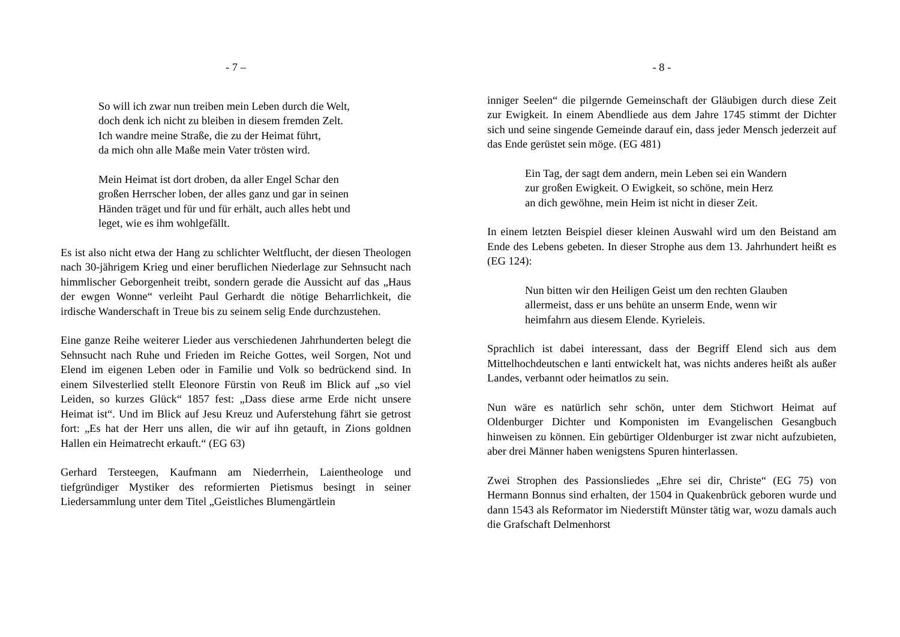- 7 –
So will ich zwar nun treiben mein Leben durch die Welt,
doch denk ich nicht zu bleiben in diesem fremden Zelt.
Ich wandre meine Straße, die zu der Heimat führt,
da mich ohn alle Maße mein Vater trösten wird.
Mein Heimat ist dort droben, da aller Engel Schar den
großen Herrscher loben, der alles ganz und gar in seinen
Händen träget und für und für erhält, auch alles hebt und
leget, wie es ihm wohlgefällt.
Es ist also nicht etwa der Hang zu schlichter Weltflucht, der diesen Theologen nach 30-jährigem Krieg und einer beruflichen Niederlage zur Sehnsucht nach himmlischer Geborgenheit treibt, sondern gerade die Aussicht auf das „Haus der ewgen Wonne“ verleiht Paul Gerhardt die nötige Beharrlichkeit, die irdische Wanderschaft in Treue bis zu seinem selig Ende durchzustehen.
Eine ganze Reihe weiterer Lieder aus verschiedenen Jahrhunderten belegt die Sehnsucht nach Ruhe und Frieden im Reiche Gottes, weil Sorgen, Not und Elend im eigenen Leben oder in Familie und Volk so bedrückend sind. In einem Silvesterlied stellt Eleonore Fürstin von Reuß im Blick auf „so viel Leiden, so kurzes Glück“ 1857 fest: „Dass diese arme Erde nicht unsere Heimat ist“. Und im Blick auf Jesu Kreuz und Auferstehung fährt sie getrost fort: „Es hat der Herr uns allen, die wir auf ihn getauft, in Zions goldnen Hallen ein Heimatrecht erkauft.“ (EG 63)
Gerhard Tersteegen, Kaufmann am Niederrhein, Laientheologe und tiefgründiger Mystiker des reformierten Pietismus besingt in seiner Liedersammlung unter dem Titel „Geistliches Blumengärtlein
- 8 -
inniger Seelen“ die pilgernde Gemeinschaft der Gläubigen durch diese Zeit zur Ewigkeit. In einem Abendliede aus dem Jahre 1745 stimmt der Dichter sich und seine singende Gemeinde darauf ein, dass jeder Mensch jederzeit auf das Ende gerüstet sein möge. (EG 481)
Ein Tag, der sagt dem andern, mein Leben sei ein Wandern
zur großen Ewigkeit. O Ewigkeit, so schöne, mein Herz
an dich gewöhne, mein Heim ist nicht in dieser Zeit.
In einem letzten Beispiel dieser kleinen Auswahl wird um den Beistand am Ende des Lebens gebeten. In dieser Strophe aus dem 13. Jahrhundert heißt es (EG 124):
Nun bitten wir den Heiligen Geist um den rechten Glauben
allermeist, dass er uns behüte an unserm Ende, wenn wir
heimfahrn aus diesem Elende. Kyrieleis.
Sprachlich ist dabei interessant, dass der Begriff Elend sich aus dem Mittelhochdeutschen e lanti entwickelt hat, was nichts anderes heißt als außer Landes, verbannt oder heimatlos zu sein.
Nun wäre es natürlich sehr schön, unter dem Stichwort Heimat auf Oldenburger Dichter und Komponisten im Evangelischen Gesangbuch hinweisen zu können. Ein gebürtiger Oldenburger ist zwar nicht aufzubieten, aber drei Männer haben wenigstens Spuren hinterlassen.
Zwei Strophen des Passionsliedes „Ehre sei dir, Christe“ (EG 75) von Hermann Bonnus sind erhalten, der 1504 in Quakenbrück geboren wurde und dann 1543 als Reformator im Niederstift Münster tätig war, wozu damals auch die Grafschaft Delmenhorst